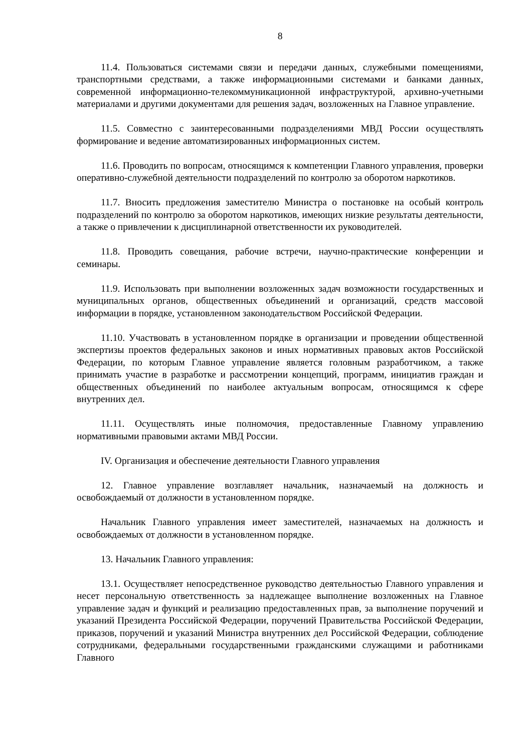8
11.4. Пользоваться системами связи и передачи данных, служебными помещениями, транспортными средствами, а также информационными системами и банками данных, современной информационно-телекоммуникационной инфраструктурой, архивно-учетными материалами и другими документами для решения задач, возложенных на Главное управление.
11.5. Совместно с заинтересованными подразделениями МВД России осуществлять формирование и ведение автоматизированных информационных систем.
11.6. Проводить по вопросам, относящимся к компетенции Главного управления, проверки оперативно-служебной деятельности подразделений по контролю за оборотом наркотиков.
11.7. Вносить предложения заместителю Министра о постановке на особый контроль подразделений по контролю за оборотом наркотиков, имеющих низкие результаты деятельности, а также о привлечении к дисциплинарной ответственности их руководителей.
11.8. Проводить совещания, рабочие встречи, научно-практические конференции и семинары.
11.9. Использовать при выполнении возложенных задач возможности государственных и муниципальных органов, общественных объединений и организаций, средств массовой информации в порядке, установленном законодательством Российской Федерации.
11.10. Участвовать в установленном порядке в организации и проведении общественной экспертизы проектов федеральных законов и иных нормативных правовых актов Российской Федерации, по которым Главное управление является головным разработчиком, а также принимать участие в разработке и рассмотрении концепций, программ, инициатив граждан и общественных объединений по наиболее актуальным вопросам, относящимся к сфере внутренних дел.
11.11. Осуществлять иные полномочия, предоставленные Главному управлению нормативными правовыми актами МВД России.
IV. Организация и обеспечение деятельности Главного управления
12. Главное управление возглавляет начальник, назначаемый на должность и освобождаемый от должности в установленном порядке.
Начальник Главного управления имеет заместителей, назначаемых на должность и освобождаемых от должности в установленном порядке.
13. Начальник Главного управления:
13.1. Осуществляет непосредственное руководство деятельностью Главного управления и несет персональную ответственность за надлежащее выполнение возложенных на Главное управление задач и функций и реализацию предоставленных прав, за выполнение поручений и указаний Президента Российской Федерации, поручений Правительства Российской Федерации, приказов, поручений и указаний Министра внутренних дел Российской Федерации, соблюдение сотрудниками, федеральными государственными гражданскими служащими и работниками Главного